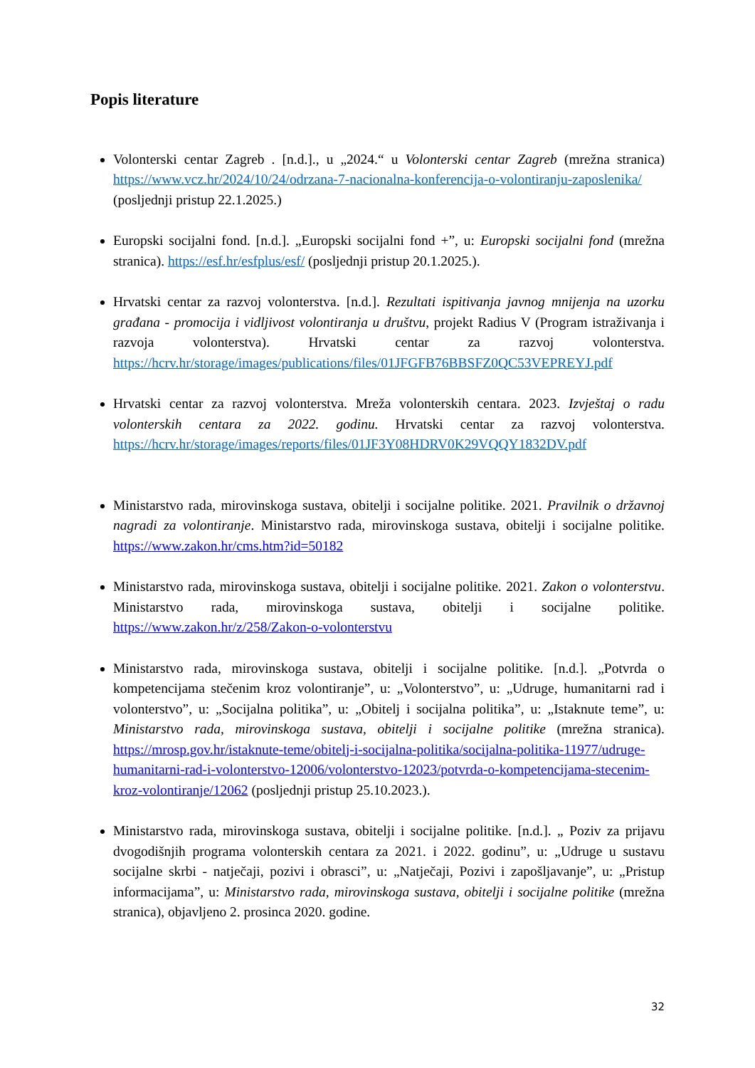Popis literature
Volonterski centar Zagreb . [n.d.]., u „2024.“ u Volonterski centar Zagreb (mrežna stranica) https://www.vcz.hr/2024/10/24/odrzana-7-nacionalna-konferencija-o-volontiranju-zaposlenika/ (posljednji pristup 22.1.2025.)
Europski socijalni fond. [n.d.]. „Europski socijalni fond +”, u: Europski socijalni fond (mrežna stranica). https://esf.hr/esfplus/esf/ (posljednji pristup 20.1.2025.).
Hrvatski centar za razvoj volonterstva. [n.d.]. Rezultati ispitivanja javnog mnijenja na uzorku građana - promocija i vidljivost volontiranja u društvu, projekt Radius V (Program istraživanja i razvoja volonterstva). Hrvatski centar za razvoj volonterstva. https://hcrv.hr/storage/images/publications/files/01JFGFB76BBSFZ0QC53VEPREYJ.pdf
Hrvatski centar za razvoj volonterstva. Mreža volonterskih centara. 2023. Izvještaj o radu volonterskih centara za 2022. godinu. Hrvatski centar za razvoj volonterstva. https://hcrv.hr/storage/images/reports/files/01JF3Y08HDRV0K29VQQY1832DV.pdf
Ministarstvo rada, mirovinskoga sustava, obitelji i socijalne politike. 2021. Pravilnik o državnoj nagradi za volontiranje. Ministarstvo rada, mirovinskoga sustava, obitelji i socijalne politike. https://www.zakon.hr/cms.htm?id=50182
Ministarstvo rada, mirovinskoga sustava, obitelji i socijalne politike. 2021. Zakon o volonterstvu. Ministarstvo rada, mirovinskoga sustava, obitelji i socijalne politike. https://www.zakon.hr/z/258/Zakon-o-volonterstvu
Ministarstvo rada, mirovinskoga sustava, obitelji i socijalne politike. [n.d.]. „Potvrda o kompetencijama stečenim kroz volontiranje”, u: „Volonterstvo”, u: „Udruge, humanitarni rad i volonterstvo”, u: „Socijalna politika”, u: „Obitelj i socijalna politika”, u: „Istaknute teme”, u: Ministarstvo rada, mirovinskoga sustava, obitelji i socijalne politike (mrežna stranica). https://mrosp.gov.hr/istaknute-teme/obitelj-i-socijalna-politika/socijalna-politika-11977/udruge-humanitarni-rad-i-volonterstvo-12006/volonterstvo-12023/potvrda-o-kompetencijama-stecenim-kroz-volontiranje/12062 (posljednji pristup 25.10.2023.).
Ministarstvo rada, mirovinskoga sustava, obitelji i socijalne politike. [n.d.]. „ Poziv za prijavu dvogodišnjih programa volonterskih centara za 2021. i 2022. godinu”, u: „Udruge u sustavu socijalne skrbi - natječaji, pozivi i obrasci”, u: „Natječaji, Pozivi i zapošljavanje”, u: „Pristup informacijama”, u: Ministarstvo rada, mirovinskoga sustava, obitelji i socijalne politike (mrežna stranica), objavljeno 2. prosinca 2020. godine.
32